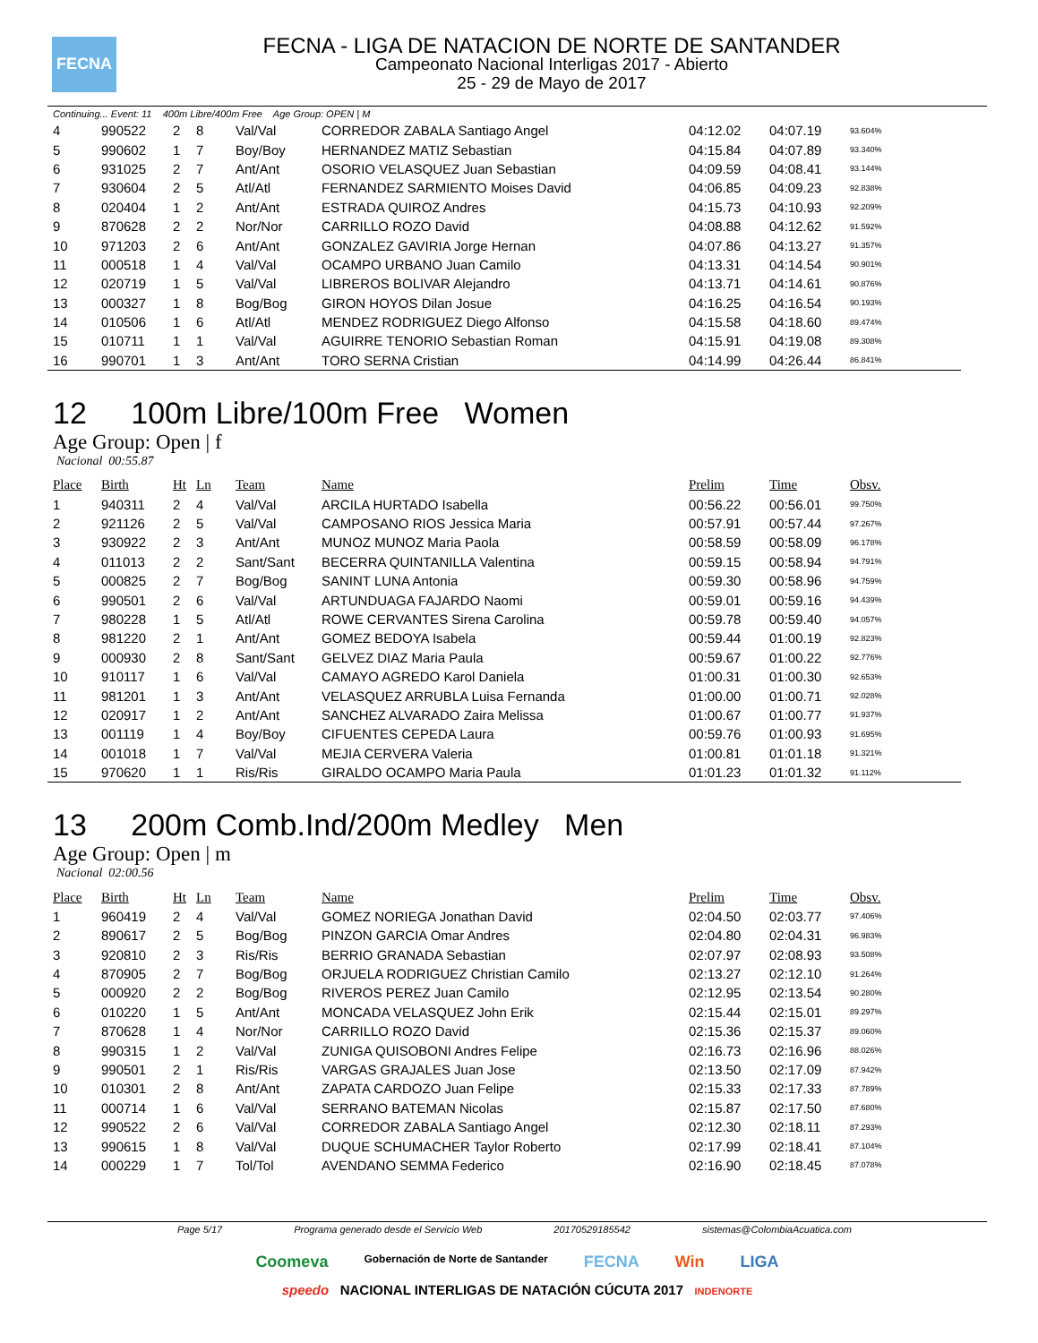FECNA
FECNA - LIGA DE NATACION DE NORTE DE SANTANDER
Campeonato Nacional Interligas 2017 - Abierto
25 - 29 de Mayo de 2017
Continuing... Event: 11 400m Libre/400m Free Age Group: OPEN | M
| 4 | 990522 | 2 | 8 | Val/Val | CORREDOR ZABALA Santiago Angel | 04:12.02 | 04:07.19 | 93.604% |
| 5 | 990602 | 1 | 7 | Boy/Boy | HERNANDEZ MATIZ Sebastian | 04:15.84 | 04:07.89 | 93.340% |
| 6 | 931025 | 2 | 7 | Ant/Ant | OSORIO VELASQUEZ Juan Sebastian | 04:09.59 | 04:08.41 | 93.144% |
| 7 | 930604 | 2 | 5 | Atl/Atl | FERNANDEZ SARMIENTO Moises David | 04:06.85 | 04:09.23 | 92.838% |
| 8 | 020404 | 1 | 2 | Ant/Ant | ESTRADA QUIROZ Andres | 04:15.73 | 04:10.93 | 92.209% |
| 9 | 870628 | 2 | 2 | Nor/Nor | CARRILLO ROZO David | 04:08.88 | 04:12.62 | 91.592% |
| 10 | 971203 | 2 | 6 | Ant/Ant | GONZALEZ GAVIRIA Jorge Hernan | 04:07.86 | 04:13.27 | 91.357% |
| 11 | 000518 | 1 | 4 | Val/Val | OCAMPO URBANO Juan Camilo | 04:13.31 | 04:14.54 | 90.901% |
| 12 | 020719 | 1 | 5 | Val/Val | LIBREROS BOLIVAR Alejandro | 04:13.71 | 04:14.61 | 90.876% |
| 13 | 000327 | 1 | 8 | Bog/Bog | GIRON HOYOS Dilan Josue | 04:16.25 | 04:16.54 | 90.193% |
| 14 | 010506 | 1 | 6 | Atl/Atl | MENDEZ RODRIGUEZ Diego Alfonso | 04:15.58 | 04:18.60 | 89.474% |
| 15 | 010711 | 1 | 1 | Val/Val | AGUIRRE TENORIO Sebastian Roman | 04:15.91 | 04:19.08 | 89.308% |
| 16 | 990701 | 1 | 3 | Ant/Ant | TORO SERNA Cristian | 04:14.99 | 04:26.44 | 86.841% |
12 100m Libre/100m Free Women
Age Group: Open | f
Nacional 00:55.87
| Place | Birth | Ht | Ln | Team | Name | Prelim | Time | Obsv. |
| --- | --- | --- | --- | --- | --- | --- | --- | --- |
| 1 | 940311 | 2 | 4 | Val/Val | ARCILA HURTADO Isabella | 00:56.22 | 00:56.01 | 99.750% |
| 2 | 921126 | 2 | 5 | Val/Val | CAMPOSANO RIOS Jessica Maria | 00:57.91 | 00:57.44 | 97.267% |
| 3 | 930922 | 2 | 3 | Ant/Ant | MUNOZ MUNOZ Maria Paola | 00:58.59 | 00:58.09 | 96.178% |
| 4 | 011013 | 2 | 2 | Sant/Sant | BECERRA QUINTANILLA Valentina | 00:59.15 | 00:58.94 | 94.791% |
| 5 | 000825 | 2 | 7 | Bog/Bog | SANINT LUNA Antonia | 00:59.30 | 00:58.96 | 94.759% |
| 6 | 990501 | 2 | 6 | Val/Val | ARTUNDUAGA FAJARDO Naomi | 00:59.01 | 00:59.16 | 94.439% |
| 7 | 980228 | 1 | 5 | Atl/Atl | ROWE CERVANTES Sirena Carolina | 00:59.78 | 00:59.40 | 94.057% |
| 8 | 981220 | 2 | 1 | Ant/Ant | GOMEZ BEDOYA Isabela | 00:59.44 | 01:00.19 | 92.823% |
| 9 | 000930 | 2 | 8 | Sant/Sant | GELVEZ DIAZ Maria Paula | 00:59.67 | 01:00.22 | 92.776% |
| 10 | 910117 | 1 | 6 | Val/Val | CAMAYO AGREDO Karol Daniela | 01:00.31 | 01:00.30 | 92.653% |
| 11 | 981201 | 1 | 3 | Ant/Ant | VELASQUEZ ARRUBLA Luisa Fernanda | 01:00.00 | 01:00.71 | 92.028% |
| 12 | 020917 | 1 | 2 | Ant/Ant | SANCHEZ ALVARADO Zaira Melissa | 01:00.67 | 01:00.77 | 91.937% |
| 13 | 001119 | 1 | 4 | Boy/Boy | CIFUENTES CEPEDA Laura | 00:59.76 | 01:00.93 | 91.695% |
| 14 | 001018 | 1 | 7 | Val/Val | MEJIA CERVERA Valeria | 01:00.81 | 01:01.18 | 91.321% |
| 15 | 970620 | 1 | 1 | Ris/Ris | GIRALDO OCAMPO Maria Paula | 01:01.23 | 01:01.32 | 91.112% |
13 200m Comb.Ind/200m Medley Men
Age Group: Open | m
Nacional 02:00.56
| Place | Birth | Ht | Ln | Team | Name | Prelim | Time | Obsv. |
| --- | --- | --- | --- | --- | --- | --- | --- | --- |
| 1 | 960419 | 2 | 4 | Val/Val | GOMEZ NORIEGA Jonathan David | 02:04.50 | 02:03.77 | 97.406% |
| 2 | 890617 | 2 | 5 | Bog/Bog | PINZON GARCIA Omar Andres | 02:04.80 | 02:04.31 | 96.983% |
| 3 | 920810 | 2 | 3 | Ris/Ris | BERRIO GRANADA Sebastian | 02:07.97 | 02:08.93 | 93.508% |
| 4 | 870905 | 2 | 7 | Bog/Bog | ORJUELA RODRIGUEZ Christian Camilo | 02:13.27 | 02:12.10 | 91.264% |
| 5 | 000920 | 2 | 2 | Bog/Bog | RIVEROS PEREZ Juan Camilo | 02:12.95 | 02:13.54 | 90.280% |
| 6 | 010220 | 1 | 5 | Ant/Ant | MONCADA VELASQUEZ John Erik | 02:15.44 | 02:15.01 | 89.297% |
| 7 | 870628 | 1 | 4 | Nor/Nor | CARRILLO ROZO David | 02:15.36 | 02:15.37 | 89.060% |
| 8 | 990315 | 1 | 2 | Val/Val | ZUNIGA QUISOBONI Andres Felipe | 02:16.73 | 02:16.96 | 88.026% |
| 9 | 990501 | 2 | 1 | Ris/Ris | VARGAS GRAJALES Juan Jose | 02:13.50 | 02:17.09 | 87.942% |
| 10 | 010301 | 2 | 8 | Ant/Ant | ZAPATA CARDOZO Juan Felipe | 02:15.33 | 02:17.33 | 87.789% |
| 11 | 000714 | 1 | 6 | Val/Val | SERRANO BATEMAN Nicolas | 02:15.87 | 02:17.50 | 87.680% |
| 12 | 990522 | 2 | 6 | Val/Val | CORREDOR ZABALA Santiago Angel | 02:12.30 | 02:18.11 | 87.293% |
| 13 | 990615 | 1 | 8 | Val/Val | DUQUE SCHUMACHER Taylor Roberto | 02:17.99 | 02:18.41 | 87.104% |
| 14 | 000229 | 1 | 7 | Tol/Tol | AVENDANO SEMMA Federico | 02:16.90 | 02:18.45 | 87.078% |
Page 5/17 Programa generado desde el Servicio Web 20170529185542 sistemas@ColombiaAcuatica.com
Coomeva Gobernación de Norte de Santander FECNA Win LIGA
speedo NACIONAL INTERLIGAS DE NATACIÓN CÚCUTA 2017 INDENORTE